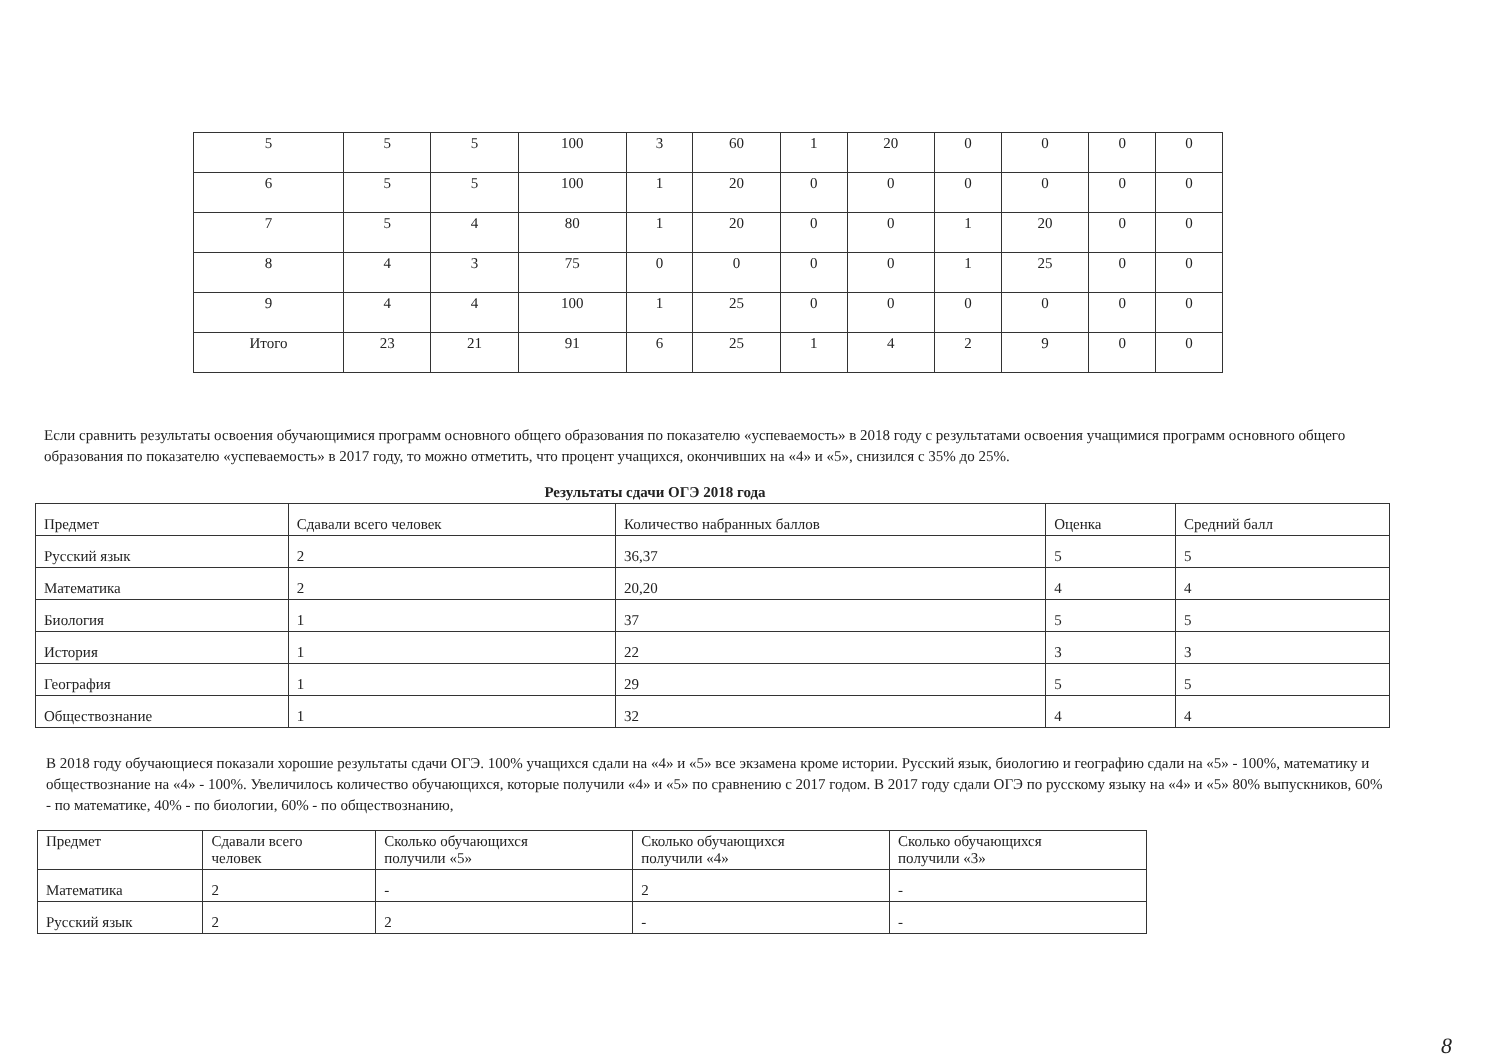| 5 | 5 | 5 | 100 | 3 | 60 | 1 | 20 | 0 | 0 | 0 | 0 |
| 6 | 5 | 5 | 100 | 1 | 20 | 0 | 0 | 0 | 0 | 0 | 0 |
| 7 | 5 | 4 | 80 | 1 | 20 | 0 | 0 | 1 | 20 | 0 | 0 |
| 8 | 4 | 3 | 75 | 0 | 0 | 0 | 0 | 1 | 25 | 0 | 0 |
| 9 | 4 | 4 | 100 | 1 | 25 | 0 | 0 | 0 | 0 | 0 | 0 |
| Итого | 23 | 21 | 91 | 6 | 25 | 1 | 4 | 2 | 9 | 0 | 0 |
Если сравнить результаты освоения обучающимися программ основного общего образования по показателю «успеваемость» в 2018 году с результатами освоения учащимися программ основного общего образования по показателю «успеваемость» в 2017 году, то можно отметить, что процент учащихся, окончивших на «4» и «5», снизился с 35% до 25%.
Результаты сдачи ОГЭ 2018 года
| Предмет | Сдавали всего человек | Количество набранных баллов | Оценка | Средний балл |
| --- | --- | --- | --- | --- |
| Русский язык | 2 | 36,37 | 5 | 5 |
| Математика | 2 | 20,20 | 4 | 4 |
| Биология | 1 | 37 | 5 | 5 |
| История | 1 | 22 | 3 | 3 |
| География | 1 | 29 | 5 | 5 |
| Обществознание | 1 | 32 | 4 | 4 |
В 2018 году обучающиеся показали хорошие результаты сдачи ОГЭ. 100% учащихся сдали на «4» и «5» все экзамена кроме истории. Русский язык, биологию и географию сдали на «5» - 100%, математику и обществознание на «4» - 100%. Увеличилось количество обучающихся, которые получили «4» и «5» по сравнению с 2017 годом. В 2017 году сдали ОГЭ по русскому языку на «4» и «5» 80% выпускников, 60% - по математике, 40% - по биологии, 60% - по обществознанию,
| Предмет | Сдавали всего человек | Сколько обучающихся получили «5» | Сколько обучающихся получили «4» | Сколько обучающихся получили «3» |
| --- | --- | --- | --- | --- |
| Математика | 2 | - | 2 | - |
| Русский язык | 2 | 2 | - | - |
8